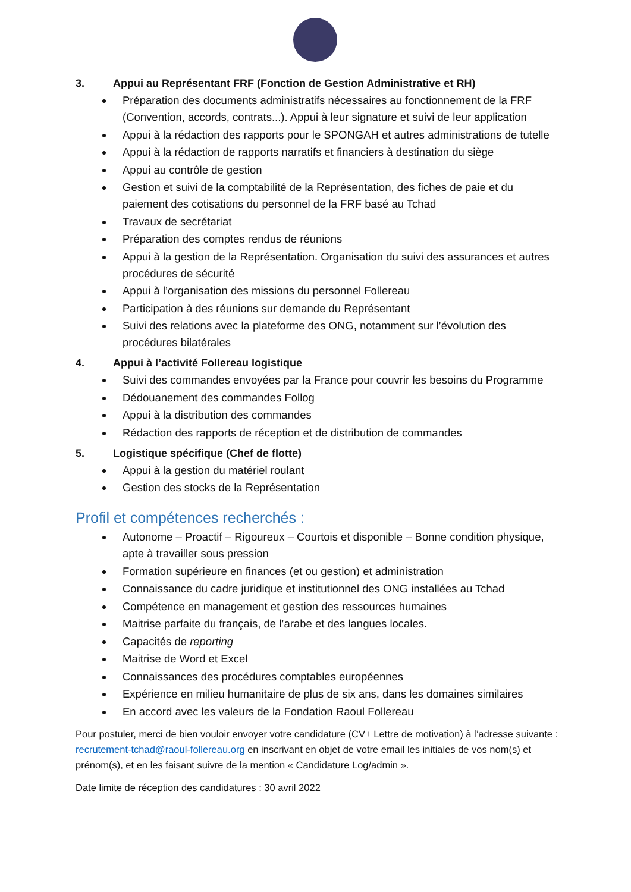3. Appui au Représentant FRF (Fonction de Gestion Administrative et RH)
Préparation des documents administratifs nécessaires au fonctionnement de la FRF (Convention, accords, contrats...). Appui à leur signature et suivi de leur application
Appui à la rédaction des rapports pour le SPONGAH et autres administrations de tutelle
Appui à la rédaction de rapports narratifs et financiers à destination du siège
Appui au contrôle de gestion
Gestion et suivi de la comptabilité de la Représentation, des fiches de paie et du paiement des cotisations du personnel de la FRF basé au Tchad
Travaux de secrétariat
Préparation des comptes rendus de réunions
Appui à la gestion de la Représentation. Organisation du suivi des assurances et autres procédures de sécurité
Appui à l’organisation des missions du personnel Follereau
Participation à des réunions sur demande du Représentant
Suivi des relations avec la plateforme des ONG, notamment sur l’évolution des procédures bilatérales
4. Appui à l’activité Follereau logistique
Suivi des commandes envoyées par la France pour couvrir les besoins du Programme
Dédouanement des commandes Follog
Appui à la distribution des commandes
Rédaction des rapports de réception et de distribution de commandes
5. Logistique spécifique (Chef de flotte)
Appui à la gestion du matériel roulant
Gestion des stocks de la Représentation
Profil et compétences recherchés :
Autonome – Proactif – Rigoureux – Courtois et disponible – Bonne condition physique, apte à travailler sous pression
Formation supérieure en finances (et ou gestion) et administration
Connaissance du cadre juridique et institutionnel des ONG installées au Tchad
Compétence en management et gestion des ressources humaines
Maitrise parfaite du français, de l’arabe et des langues locales.
Capacités de reporting
Maitrise de Word et Excel
Connaissances des procédures comptables européennes
Expérience en milieu humanitaire de plus de six ans, dans les domaines similaires
En accord avec les valeurs de la Fondation Raoul Follereau
Pour postuler, merci de bien vouloir envoyer votre candidature (CV+ Lettre de motivation) à l’adresse suivante : recrutement-tchad@raoul-follereau.org en inscrivant en objet de votre email les initiales de vos nom(s) et prénom(s), et en les faisant suivre de la mention « Candidature Log/admin ».
Date limite de réception des candidatures : 30 avril 2022